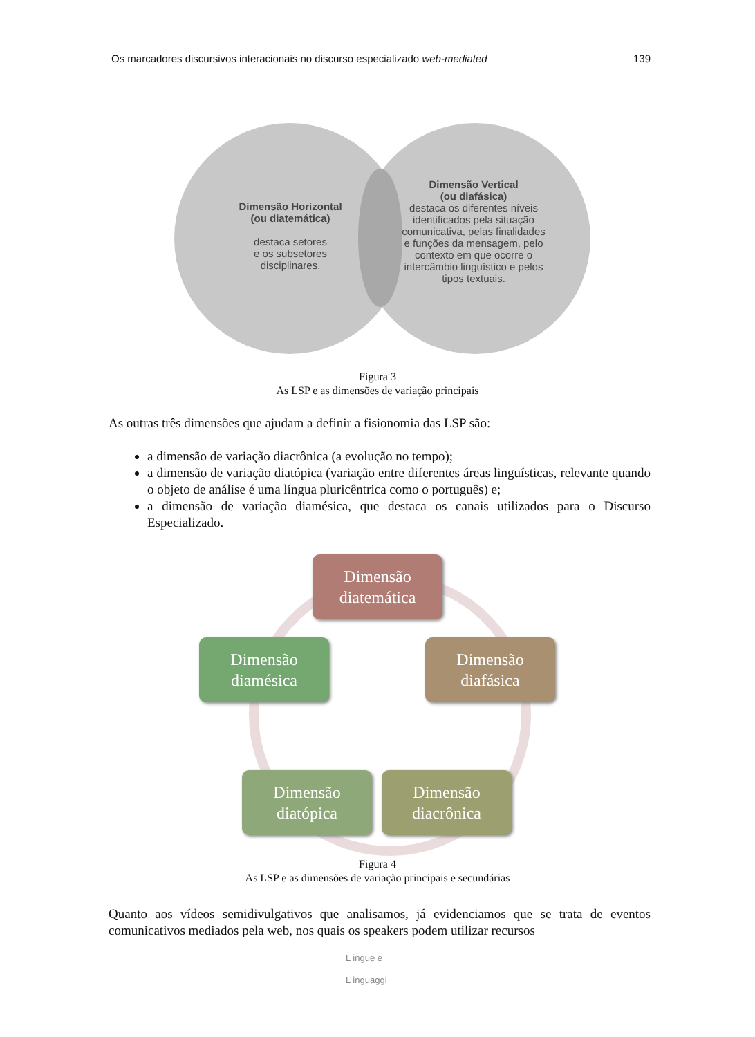Os marcadores discursivos interacionais no discurso especializado web-mediated 139
Dimensão Horizontal
(ou diatemática)
destaca setores
e os subsetores
disciplinares.
Dimensão Vertical
(ou diafásica)
destaca os diferentes níveis identificados pela situação comunicativa, pelas finalidades e funções da mensagem, pelo contexto em que ocorre o intercâmbio linguístico e pelos tipos textuais.
Figura 3
As LSP e as dimensões de variação principais
As outras três dimensões que ajudam a definir a fisionomia das LSP são:
a dimensão de variação diacrônica (a evolução no tempo);
a dimensão de variação diatópica (variação entre diferentes áreas linguísticas, relevante quando o objeto de análise é uma língua pluricêntrica como o português) e;
a dimensão de variação diamésica, que destaca os canais utilizados para o Discurso Especializado.
Dimensão
diatemática
Dimensão
diafásica
Dimensão
diacrônica
Dimensão
diatópica
Dimensão
diamésica
Figura 4
As LSP e as dimensões de variação principais e secundárias
Quanto aos vídeos semidivulgativos que analisamos, já evidenciamos que se trata de eventos comunicativos mediados pela web, nos quais os speakers podem utilizar recursos
L ingue e
L inguaggi